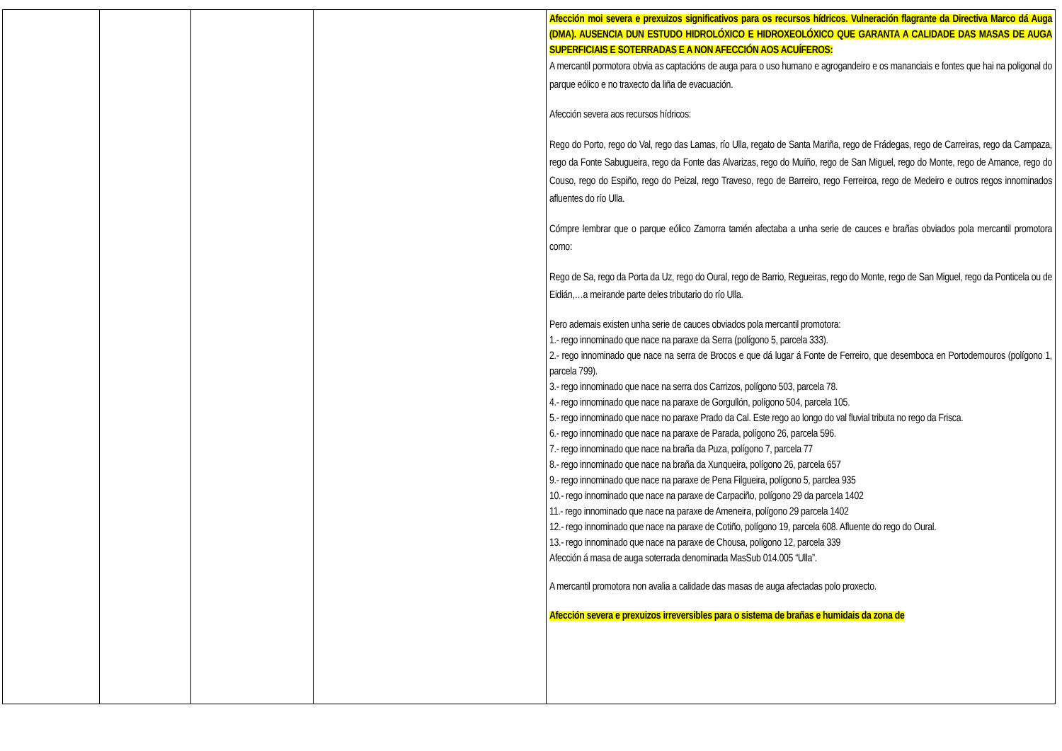| | | | | Afección moi severa e prexuizos significativos para os recursos hídricos. Vulneración flagrante da Directiva Marco dá Auga (DMA). AUSENCIA DUN ESTUDO HIDROLÓXICO E HIDROXEOLÓXICO QUE GARANTA A CALIDADE DAS MASAS DE AUGA SUPERFICIAIS E SOTERRADAS E A NON AFECCIÓN AOS ACUÍFEROS: A mercantil pormotora obvia as captacións de auga para o uso humano e agrogandeiro e os mananciais e fontes que hai na poligonal do parque eólico e no traxecto da liña de evacuación. Afección severa aos recursos hídricos: Rego do Porto, rego do Val, rego das Lamas, río Ulla, regato de Santa Mariña, rego de Frádegas, rego de Carreiras, rego da Campaza, rego da Fonte Sabugueira, rego da Fonte das Alvarizas, rego do Muíño, rego de San Miguel, rego do Monte, rego de Amance, rego do Couso, rego do Espiño, rego do Peizal, rego Traveso, rego de Barreiro, rego Ferreiroa, rego de Medeiro e outros regos innominados afluentes do río Ulla. Cómpre lembrar que o parque eólico Zamorra tamén afectaba a unha serie de cauces e brañas obviados pola mercantil promotora como: Rego de Sa, rego da Porta da Uz, rego do Oural, rego de Barrio, Regueiras, rego do Monte, rego de San Miguel, rego da Ponticela ou de Eidián,…a meirande parte deles tributario do río Ulla. Pero ademais existen unha serie de cauces obviados pola mercantil promotora: 1.- rego innominado que nace na paraxe da Serra (polígono 5, parcela 333). 2.- rego innominado que nace na serra de Brocos e que dá lugar á Fonte de Ferreiro, que desemboca en Portodemouros (polígono 1, parcela 799). 3.- rego innominado que nace na serra dos Carrizos, polígono 503, parcela 78. 4.- rego innominado que nace na paraxe de Gorgullón, polígono 504, parcela 105. 5.- rego innominado que nace no paraxe Prado da Cal. Este rego ao longo do val fluvial tributa no rego da Frisca. 6.- rego innominado que nace na paraxe de Parada, polígono 26, parcela 596. 7.- rego innominado que nace na braña da Puza, polígono 7, parcela 77 8.- rego innominado que nace na braña da Xunqueira, polígono 26, parcela 657 9.- rego innominado que nace na paraxe de Pena Filgueira, polígono 5, parclea 935 10.- rego innominado que nace na paraxe de Carpaciño, polígono 29 da parcela 1402 11.- rego innominado que nace na paraxe de Ameneira, polígono 29 parcela 1402 12.- rego innominado que nace na paraxe de Cotiño, polígono 19, parcela 608. Afluente do rego do Oural. 13.- rego innominado que nace na paraxe de Chousa, polígono 12, parcela 339 Afección á masa de auga soterrada denominada MasSub 014.005 “Ulla”. A mercantil promotora non avalia a calidade das masas de auga afectadas polo proxecto. Afección severa e prexuizos irreversibles para o sistema de brañas e humidais da zona de |